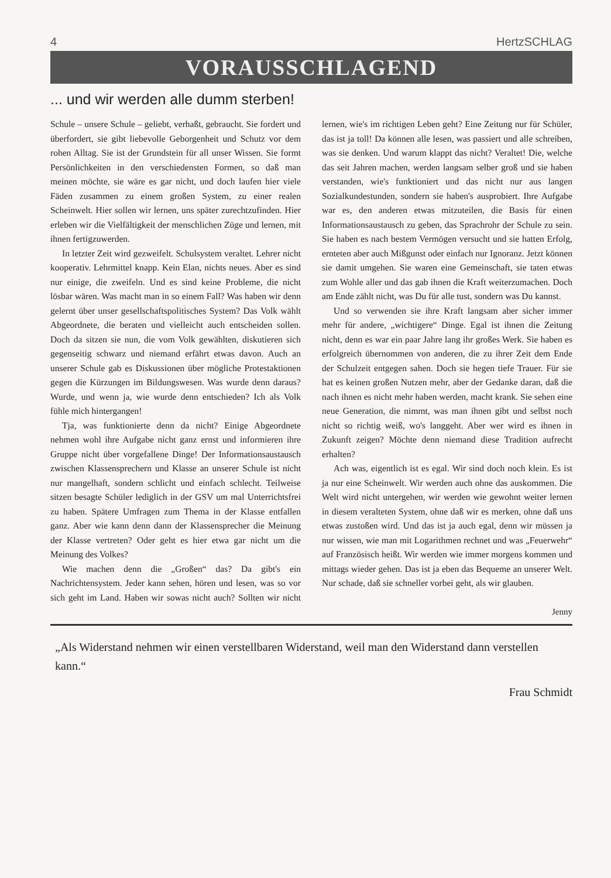4 HertzSCHLAG
VORAUSSCHLAGEND
... und wir werden alle dumm sterben!
Schule – unsere Schule – geliebt, verhaßt, gebraucht. Sie fordert und überfordert, sie gibt liebevolle Geborgenheit und Schutz vor dem rohen Alltag. Sie ist der Grundstein für all unser Wissen. Sie formt Persönlichkeiten in den verschiedensten Formen, so daß man meinen möchte, sie wäre es gar nicht, und doch laufen hier viele Fäden zusammen zu einem großen System, zu einer realen Scheinwelt. Hier sollen wir lernen, uns später zurechtzufinden. Hier erleben wir die Vielfältigkeit der menschlichen Züge und lernen, mit ihnen fertigzuwerden.
In letzter Zeit wird gezweifelt. Schulsystem veraltet. Lehrer nicht kooperativ. Lehrmittel knapp. Kein Elan, nichts neues. Aber es sind nur einige, die zweifeln. Und es sind keine Probleme, die nicht lösbar wären. Was macht man in so einem Fall? Was haben wir denn gelernt über unser gesellschaftspolitisches System? Das Volk wählt Abgeordnete, die beraten und vielleicht auch entscheiden sollen. Doch da sitzen sie nun, die vom Volk gewählten, diskutieren sich gegenseitig schwarz und niemand erfährt etwas davon. Auch an unserer Schule gab es Diskussionen über mögliche Protestaktionen gegen die Kürzungen im Bildungswesen. Was wurde denn daraus? Wurde, und wenn ja, wie wurde denn entschieden? Ich als Volk fühle mich hintergangen!
Tja, was funktionierte denn da nicht? Einige Abgeordnete nehmen wohl ihre Aufgabe nicht ganz ernst und informieren ihre Gruppe nicht über vorgefallene Dinge! Der Informationsaustausch zwischen Klassensprechern und Klasse an unserer Schule ist nicht nur mangelhaft, sondern schlicht und einfach schlecht. Teilweise sitzen besagte Schüler lediglich in der GSV um mal Unterrichtsfrei zu haben. Spätere Umfragen zum Thema in der Klasse entfallen ganz. Aber wie kann denn dann der Klassensprecher die Meinung der Klasse vertreten? Oder geht es hier etwa gar nicht um die Meinung des Volkes?
Wie machen denn die „Großen“ das? Da gibt's ein Nachrichtensystem. Jeder kann sehen, hören und lesen, was so vor sich geht im Land. Haben wir sowas nicht auch? Sollten wir nicht lernen, wie's im richtigen Leben geht? Eine Zeitung nur für Schüler, das ist ja toll! Da können alle lesen, was passiert und alle schreiben, was sie denken. Und warum klappt das nicht? Veraltet! Die, welche das seit Jahren machen, werden langsam selber groß und sie haben verstanden, wie's funktioniert und das nicht nur aus langen Sozialkundestunden, sondern sie haben's ausprobiert. Ihre Aufgabe war es, den anderen etwas mitzuteilen, die Basis für einen Informationsaustausch zu geben, das Sprachrohr der Schule zu sein. Sie haben es nach bestem Vermögen versucht und sie hatten Erfolg, ernteten aber auch Mißgunst oder einfach nur Ignoranz. Jetzt können sie damit umgehen. Sie waren eine Gemeinschaft, sie taten etwas zum Wohle aller und das gab ihnen die Kraft weiterzumachen. Doch am Ende zählt nicht, was Du für alle tust, sondern was Du kannst.
Und so verwenden sie ihre Kraft langsam aber sicher immer mehr für andere, „wichtigere“ Dinge. Egal ist ihnen die Zeitung nicht, denn es war ein paar Jahre lang ihr großes Werk. Sie haben es erfolgreich übernommen von anderen, die zu ihrer Zeit dem Ende der Schulzeit entgegen sahen. Doch sie hegen tiefe Trauer. Für sie hat es keinen großen Nutzen mehr, aber der Gedanke daran, daß die nach ihnen es nicht mehr haben werden, macht krank. Sie sehen eine neue Generation, die nimmt, was man ihnen gibt und selbst noch nicht so richtig weiß, wo's langgeht. Aber wer wird es ihnen in Zukunft zeigen? Möchte denn niemand diese Tradition aufrecht erhalten?
Ach was, eigentlich ist es egal. Wir sind doch noch klein. Es ist ja nur eine Scheinwelt. Wir werden auch ohne das auskommen. Die Welt wird nicht untergehen, wir werden wie gewohnt weiter lernen in diesem veralteten System, ohne daß wir es merken, ohne daß uns etwas zustoßen wird. Und das ist ja auch egal, denn wir müssen ja nur wissen, wie man mit Logarithmen rechnet und was „Feuerwehr“ auf Französisch heißt. Wir werden wie immer morgens kommen und mittags wieder gehen. Das ist ja eben das Bequeme an unserer Welt. Nur schade, daß sie schneller vorbei geht, als wir glauben.
Jenny
„Als Widerstand nehmen wir einen verstellbaren Widerstand, weil man den Widerstand dann verstellen kann.“
Frau Schmidt